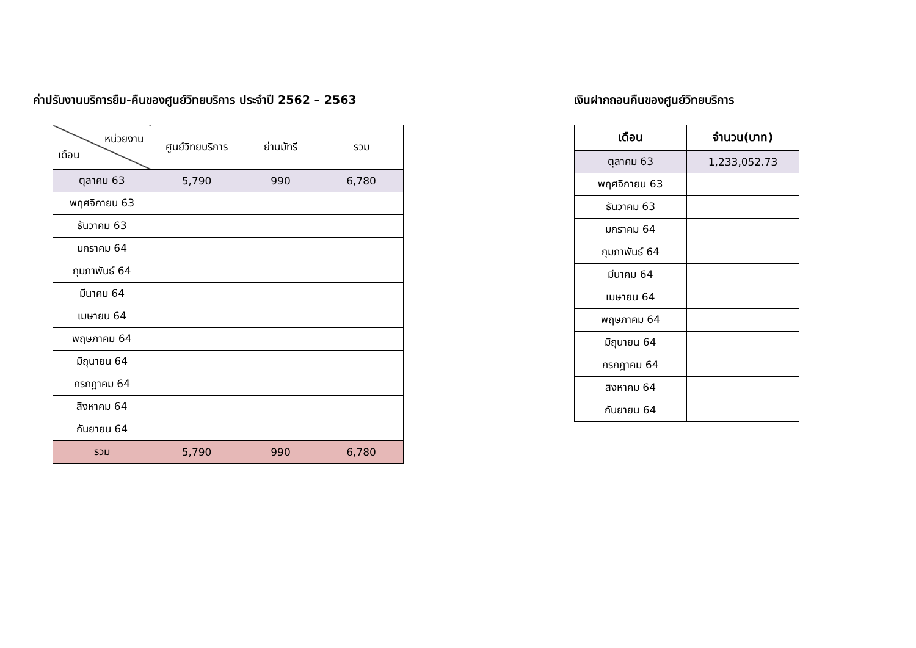ค่าปรับงานบริการยืม-คืนของศูนย์วิทยบริการ ประจำปี 2562 – 2563
| หน่วยงาน เดือน | ศูนย์วิทยบริการ | ย่านมัทรี | รวม |
| --- | --- | --- | --- |
| ตุลาคม 63 | 5,790 | 990 | 6,780 |
| พฤศจิกายน 63 | | | |
| ธันวาคม 63 | | | |
| มกราคม 64 | | | |
| กุมภาพันธ์ 64 | | | |
| มีนาคม 64 | | | |
| เมษายน 64 | | | |
| พฤษภาคม 64 | | | |
| มิถุนายน 64 | | | |
| กรกฎาคม 64 | | | |
| สิงหาคม 64 | | | |
| กันยายน 64 | | | |
| รวม | 5,790 | 990 | 6,780 |
เงินฝากถอนคืนของศูนย์วิทยบริการ
| เดือน | จำนวน(บาท) |
| --- | --- |
| ตุลาคม 63 | 1,233,052.73 |
| พฤศจิกายน 63 | |
| ธันวาคม 63 | |
| มกราคม 64 | |
| กุมภาพันธ์ 64 | |
| มีนาคม 64 | |
| เมษายน 64 | |
| พฤษภาคม 64 | |
| มิถุนายน 64 | |
| กรกฎาคม 64 | |
| สิงหาคม 64 | |
| กันยายน 64 | |